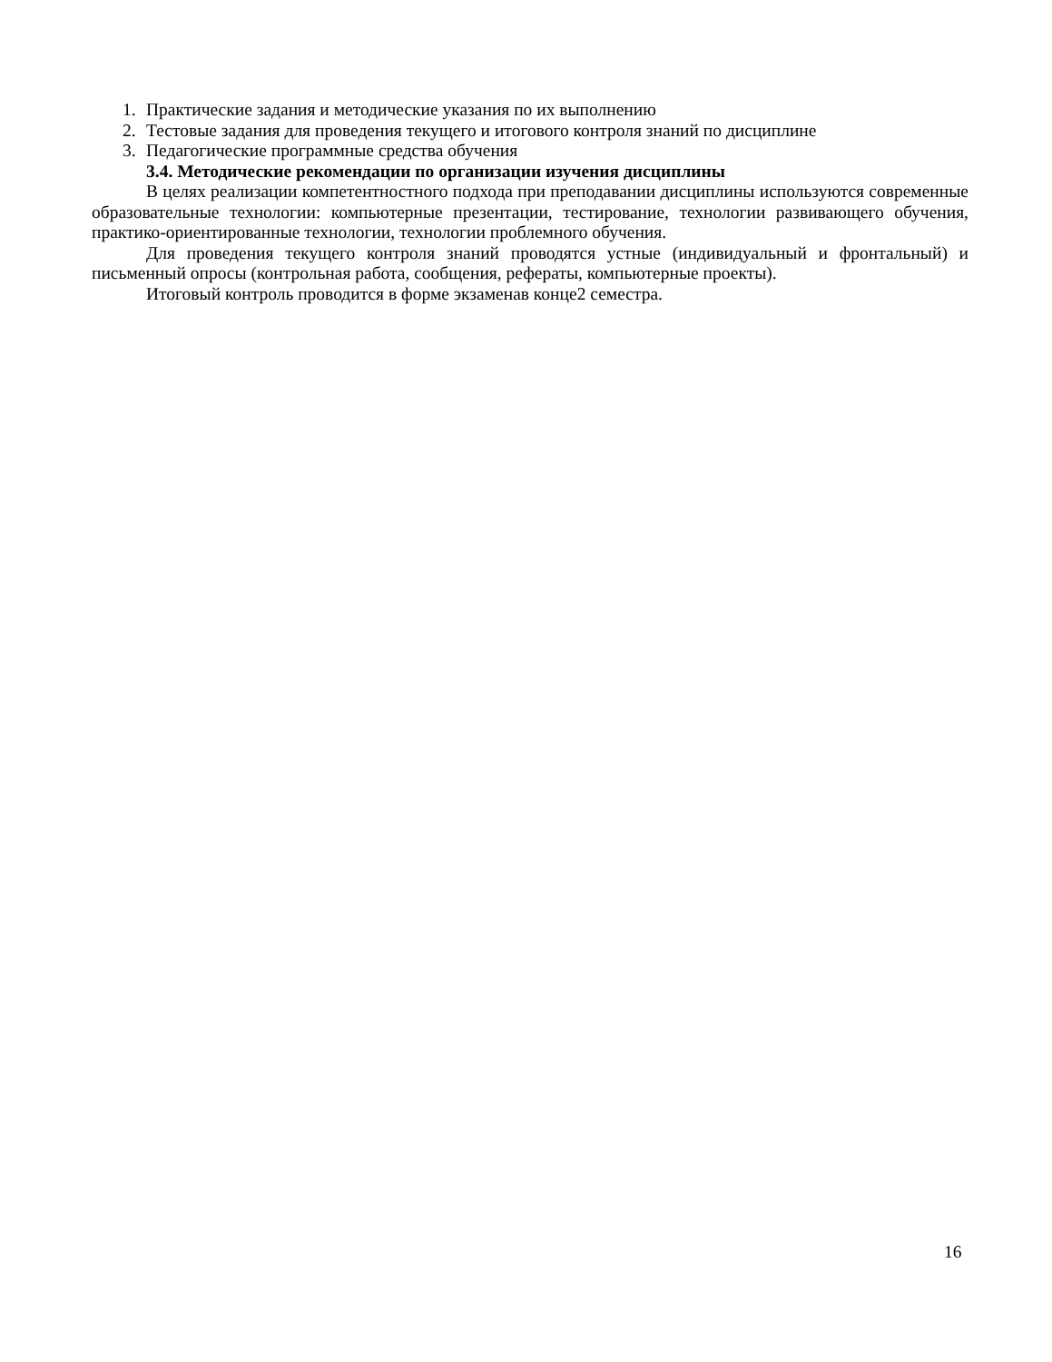1. Практические задания и методические указания по их выполнению
2. Тестовые задания для проведения текущего и итогового контроля знаний по дисциплине
3. Педагогические программные средства обучения
3.4. Методические рекомендации по организации изучения дисциплины
В целях реализации компетентностного подхода при преподавании дисциплины используются современные образовательные технологии: компьютерные презентации, тестирование, технологии развивающего обучения, практико-ориентированные технологии, технологии проблемного обучения.
Для проведения текущего контроля знаний проводятся устные (индивидуальный и фронтальный) и письменный опросы (контрольная работа, сообщения, рефераты, компьютерные проекты).
Итоговый контроль проводится в форме экзаменав конце2 семестра.
16